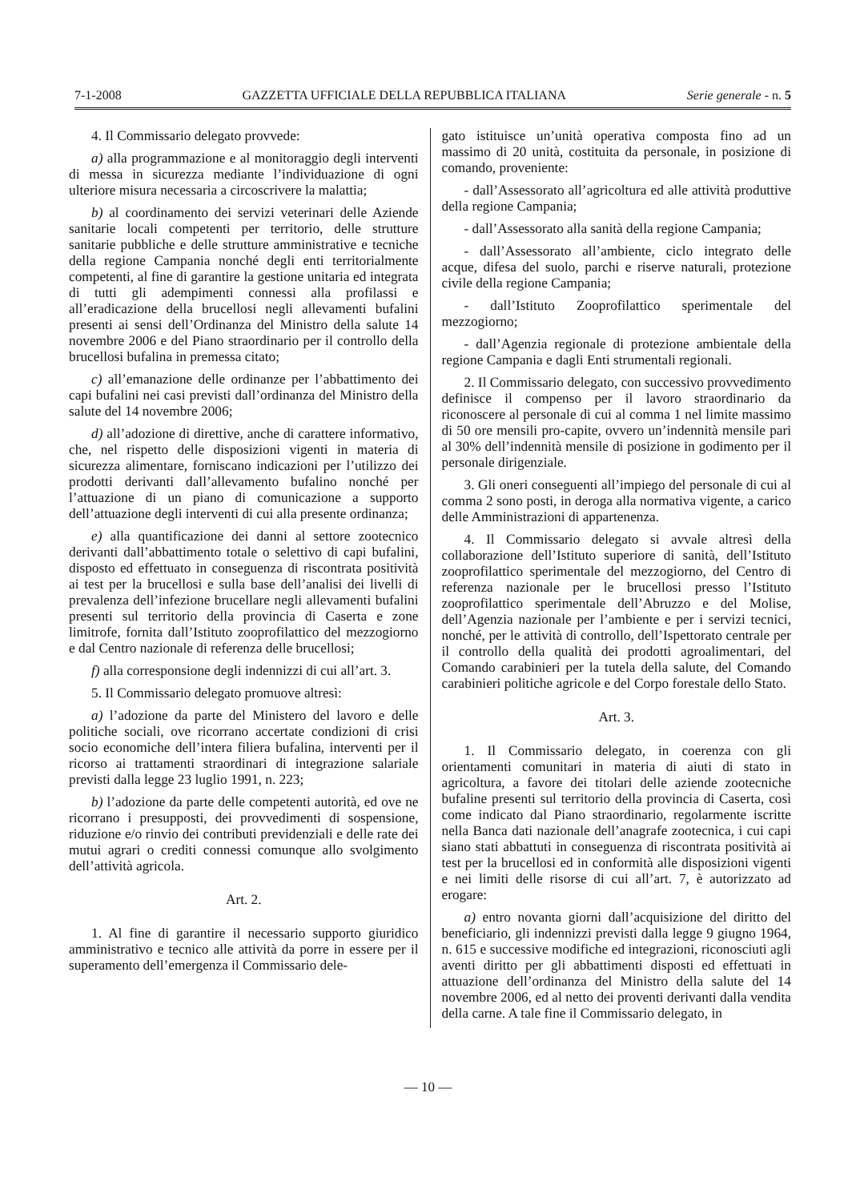7-1-2008 GAZZETTA UFFICIALE DELLA REPUBBLICA ITALIANA Serie generale - n. 5
4. Il Commissario delegato provvede:
a) alla programmazione e al monitoraggio degli interventi di messa in sicurezza mediante l’individuazione di ogni ulteriore misura necessaria a circoscrivere la malattia;
b) al coordinamento dei servizi veterinari delle Aziende sanitarie locali competenti per territorio, delle strutture sanitarie pubbliche e delle strutture amministrative e tecniche della regione Campania nonché degli enti territorialmente competenti, al fine di garantire la gestione unitaria ed integrata di tutti gli adempimenti connessi alla profilassi e all’eradicazione della brucellosi negli allevamenti bufalini presenti ai sensi dell’Ordinanza del Ministro della salute 14 novembre 2006 e del Piano straordinario per il controllo della brucellosi bufalina in premessa citato;
c) all’emanazione delle ordinanze per l’abbattimento dei capi bufalini nei casi previsti dall’ordinanza del Ministro della salute del 14 novembre 2006;
d) all’adozione di direttive, anche di carattere informativo, che, nel rispetto delle disposizioni vigenti in materia di sicurezza alimentare, forniscano indicazioni per l’utilizzo dei prodotti derivanti dall’allevamento bufalino nonché per l’attuazione di un piano di comunicazione a supporto dell’attuazione degli interventi di cui alla presente ordinanza;
e) alla quantificazione dei danni al settore zootecnico derivanti dall’abbattimento totale o selettivo di capi bufalini, disposto ed effettuato in conseguenza di riscontrata positività ai test per la brucellosi e sulla base dell’analisi dei livelli di prevalenza dell’infezione brucellare negli allevamenti bufalini presenti sul territorio della provincia di Caserta e zone limitrofe, fornita dall’Istituto zooprofilattico del mezzogiorno e dal Centro nazionale di referenza delle brucellosi;
f) alla corresponsione degli indennizzi di cui all’art. 3.
5. Il Commissario delegato promuove altresì:
a) l’adozione da parte del Ministero del lavoro e delle politiche sociali, ove ricorrano accertate condizioni di crisi socio economiche dell’intera filiera bufalina, interventi per il ricorso ai trattamenti straordinari di integrazione salariale previsti dalla legge 23 luglio 1991, n. 223;
b) l’adozione da parte delle competenti autorità, ed ove ne ricorrano i presupposti, dei provvedimenti di sospensione, riduzione e/o rinvio dei contributi previdenziali e delle rate dei mutui agrari o crediti connessi comunque allo svolgimento dell’attività agricola.
Art. 2.
1. Al fine di garantire il necessario supporto giuridico amministrativo e tecnico alle attività da porre in essere per il superamento dell’emergenza il Commissario dele-
gato istituisce un’unità operativa composta fino ad un massimo di 20 unità, costituita da personale, in posizione di comando, proveniente:
- dall’Assessorato all’agricoltura ed alle attività produttive della regione Campania;
- dall’Assessorato alla sanità della regione Campania;
- dall’Assessorato all’ambiente, ciclo integrato delle acque, difesa del suolo, parchi e riserve naturali, protezione civile della regione Campania;
- dall’Istituto Zooprofilattico sperimentale del mezzogiorno;
- dall’Agenzia regionale di protezione ambientale della regione Campania e dagli Enti strumentali regionali.
2. Il Commissario delegato, con successivo provvedimento definisce il compenso per il lavoro straordinario da riconoscere al personale di cui al comma 1 nel limite massimo di 50 ore mensili pro-capite, ovvero un’indennità mensile pari al 30% dell’indennità mensile di posizione in godimento per il personale dirigenziale.
3. Gli oneri conseguenti all’impiego del personale di cui al comma 2 sono posti, in deroga alla normativa vigente, a carico delle Amministrazioni di appartenenza.
4. Il Commissario delegato si avvale altresì della collaborazione dell’Istituto superiore di sanità, dell’Istituto zooprofilattico sperimentale del mezzogiorno, del Centro di referenza nazionale per le brucellosi presso l’Istituto zooprofilattico sperimentale dell’Abruzzo e del Molise, dell’Agenzia nazionale per l’ambiente e per i servizi tecnici, nonché, per le attività di controllo, dell’Ispettorato centrale per il controllo della qualità dei prodotti agroalimentari, del Comando carabinieri per la tutela della salute, del Comando carabinieri politiche agricole e del Corpo forestale dello Stato.
Art. 3.
1. Il Commissario delegato, in coerenza con gli orientamenti comunitari in materia di aiuti di stato in agricoltura, a favore dei titolari delle aziende zootecniche bufaline presenti sul territorio della provincia di Caserta, così come indicato dal Piano straordinario, regolarmente iscritte nella Banca dati nazionale dell’anagrafe zootecnica, i cui capi siano stati abbattuti in conseguenza di riscontrata positività ai test per la brucellosi ed in conformità alle disposizioni vigenti e nei limiti delle risorse di cui all’art. 7, è autorizzato ad erogare:
a) entro novanta giorni dall’acquisizione del diritto del beneficiario, gli indennizzi previsti dalla legge 9 giugno 1964, n. 615 e successive modifiche ed integrazioni, riconosciuti agli aventi diritto per gli abbattimenti disposti ed effettuati in attuazione dell’ordinanza del Ministro della salute del 14 novembre 2006, ed al netto dei proventi derivanti dalla vendita della carne. A tale fine il Commissario delegato, in
— 10 —